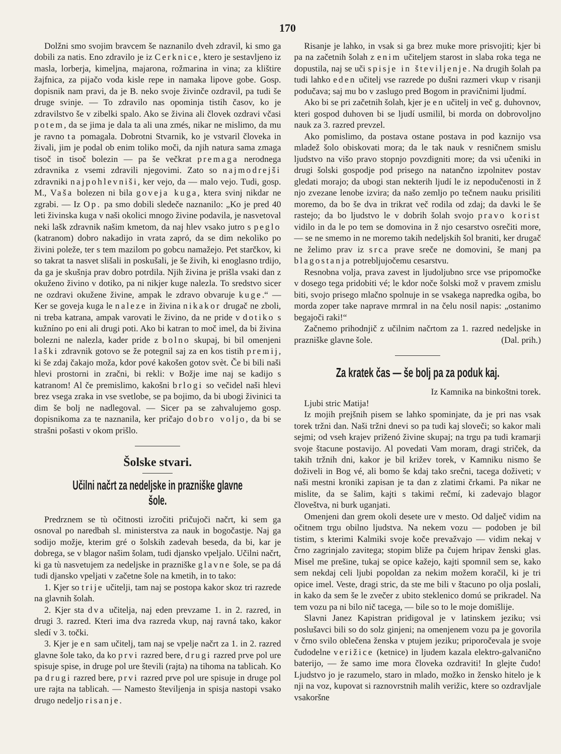170
Dolžni smo svojim bravcem še naznanilo dveh zdravil, ki smo ga dobili za natis. Eno zdravilo je iz Cerknice, ktero je sestavljeno iz masla, lorberja, kimeljna, majarona, rožmarina in vina; za klištire žajfnica, za pijačo voda kisle repe in namaka lipove gobe. Gosp. dopisnik nam pravi, da je B. neko svoje živinče ozdravil, pa tudi še druge svinje. — To zdravilo nas opominja tistih časov, ko je zdravilstvo še v zibelki spalo. Ako se živina ali človek ozdravi včasi potem, da se jima je dala ta ali una zmés, nikar ne mislimo, da mu je ravno ta pomagala. Dobrotni Stvarnik, ko je vstvaril človeka in živali, jim je podal ob enim toliko moči, da njih natura sama zmaga tisoč in tisoč bolezin — pa še večkrat premaga nerodnega zdravnika z vsemi zdravili njegovimi. Zato so najmodrejši zdravniki najpohlevniši, ker vejo, da — malo vejo. Tudi, gosp. M., Vaša bolezen ni bila goveja kuga, ktera svinj nikdar ne zgrabi. — Iz Op. pa smo dobili sledeče naznanilo: „Ko je pred 40 leti živinska kuga v naši okolici mnogo živine podavila, je nasvetoval neki lašk zdravnik našim kmetom, da naj hlev vsako jutro s peglo (katranom) dobro nakadijo in vrata zapró, da se dim nekoliko po živini poleže, ter s tem mazilom po gobcu namažejo. Pet starčkov, ki so takrat ta nasvet slišali in poskušali, je še živih, ki enoglasno trdijo, da ga je skušnja prav dobro potrdila. Njih živina je prišla vsaki dan z okuženo živino v dotiko, pa ni nikjer kuge nalezla. To sredstvo sicer ne ozdravi okužene živine, ampak le zdravo obvaruje kuge.“ — Ker se goveja kuga le naleze in živina nikakor drugač ne zboli, ni treba katrana, ampak varovati le živino, da ne pride v dotiko s kužníno po eni ali drugi poti. Ako bi katran to moč imel, da bi živina bolezni ne nalezla, kader pride z bolno skupaj, bi bil omenjeni laški zdravnik gotovo se že potegnil saj za en kos tistih premij, ki še zdaj čakajo moža, kdor pové kakošen gotov svèt. Če bi bili naši hlevi prostorni in zračni, bi rekli: v Božje ime naj se kadijo s katranom! Al če premislimo, kakošni brlogi so večidel naši hlevi brez vsega zraka in vse svetlobe, se pa bojimo, da bi ubogi živinici ta dim še bolj ne nadlegoval. — Sicer pa se zahvalujemo gosp. dopisnikoma za te naznanila, ker pričajo dobro voljo, da bi se strašni pošasti v okom prišlo.
Šolske stvari.
Učilni načrt za nedeljske in prazniške glavne šole.
Predrznem se tù očitnosti izročiti pričujoči načrt, ki sem ga osnoval po naredbah sl. ministerstva za nauk in bogočastje. Naj ga sodijo možje, kterim gré o šolskih zadevah beseda, da bi, kar je dobrega, se v blagor našim šolam, tudi djansko vpeljalo. Učilni načrt, ki ga tù nasvetujem za nedeljske in prazniške glavne šole, se pa dá tudi djansko vpeljati v začetne šole na kmetih, in to tako:
1. Kjer so trije učitelji, tam naj se postopa kakor skoz tri razrede na glavnih šolah.
2. Kjer sta dva učitelja, naj eden prevzame 1. in 2. razred, in drugi 3. razred. Kteri ima dva razreda vkup, naj ravná tako, kakor sledí v 3. točki.
3. Kjer je en sam učitelj, tam naj se vpelje načrt za 1. in 2. razred glavne šole tako, da ko prvi razred bere, drugi razred prve pol ure spisuje spise, in druge pol ure števili (rajta) na tihoma na tablicah. Ko pa drugi razred bere, prvi razred prve pol ure spisuje in druge pol ure rajta na tablicah. — Namesto številjenja in spisja nastopi vsako drugo nedeljo risanje.
Risanje je lahko, in vsak si ga brez muke more prisvojiti; kjer bi pa na začetnih šolah z enim učiteljem starost in slaba roka tega ne dopustila, naj se uči spisje in številjenje. Na drugih šolah pa tudi lahko eden učitelj vse razrede po dušni razmeri vkup v risanji podučava; saj mu bo v zaslugo pred Bogom in pravičnimi ljudmí.
Ako bi se pri začetnih šolah, kjer je en učitelj in več g. duhovnov, kteri gospod duhoven bi se ljudí usmilil, bi morda on dobrovoljno nauk za 3. razred prevzel.
Ako pomislimo, da postava ostane postava in pod kaznijo vsa mladež šolo obiskovati mora; da le tak nauk v resničnem smislu ljudstvo na višo pravo stopnjo povzdigniti more; da vsi učeniki in drugi šolski gospodje pod prisego na natančno izpolnitev postav gledati morajo; da ubogi stan nekterih ljudí le iz nepodučenosti in ž njo zvezane lenobe izvira; da našo zemljo po tečnem nauku prisiliti moremo, da bo še dva in trikrat več rodila od zdaj; da davki le še rastejo; da bo ljudstvo le v dobrih šolah svojo pravo korist vidilo in da le po tem se domovina in ž njo cesarstvo osrečiti more, — se ne smemo in ne moremo takih nedeljskih šol braniti, ker drugač ne želimo prav iz srca prave sreče ne domovini, še manj pa blagostanja potrebljujočemu cesarstvu.
Resnobna volja, prava zavest in ljudoljubno srce vse pripomočke v dosego tega pridobiti vé; le kdor noče šolski mož v pravem zmislu biti, svojo prisego mlačno spolnuje in se vsakega napredka ogiba, bo morda zoper take naprave mrmral in na čelu nosil napis: „ostanimo begajoči raki!“
Začnemo prihodnjič z učilnim načrtom za 1. razred nedeljske in prazniške glavne šole. (Dal. prih.)
Za kratek čas — še bolj pa za poduk kaj.
Iz Kamnika na binkoštni torek.
Ljubi stric Matija!
Iz mojih prejšnih pisem se lahko spominjate, da je pri nas vsak torek tržni dan. Naši tržni dnevi so pa tudi kaj sloveči; so kakor mali sejmi; od vseh krajev priženó živine skupaj; na trgu pa tudi kramarji svoje štacune postavijo. Al povedati Vam moram, dragi striček, da takih tržnih dni, kakor je bil križev torek, v Kamniku nismo še doživeli in Bog vé, ali bomo še kdaj tako srečni, tacega doživeti; v naši mestni kroniki zapisan je ta dan z zlatimi črkami. Pa nikar ne mislite, da se šalim, kajti s takimi rečmí, ki zadevajo blagor človeštva, ni burk uganjati.
Omenjeni dan grem okoli desete ure v mesto. Od dalječ vidim na očitnem trgu obilno ljudstva. Na nekem vozu — podoben je bil tistim, s kterimi Kalmiki svoje koče prevažvajo — vidim nekaj v črno zagrinjalo zavitega; stopim bliže pa čujem hripav ženski glas. Misel me prešine, tukaj se opice kažejo, kajti spomnil sem se, kako sem nekdaj celi ljubi popoldan za nekim možem koračil, ki je tri opice imel. Veste, dragi stric, da ste me bili v štacuno po olja poslali, in kako da sem še le zvečer z ubito steklenico domú se prikradel. Na tem vozu pa ni bilo nič tacega, — bile so to le moje domišlije.
Slavni Janez Kapistran pridigoval je v latinskem jeziku; vsi poslušavci bili so do solz ginjeni; na omenjenem vozu pa je govorila v črno svilo oblečena ženska v ptujem jeziku; priporočevala je svoje čudodelne verižice (ketnice) in ljudem kazala elektro-galvanično baterijo, — že samo ime mora človeka ozdraviti! In glejte čudo! Ljudstvo jo je razumelo, staro in mlado, možko in žensko hitelo je k nji na voz, kupovat si raznovrstnih malih verižic, ktere so ozdravljale vsakoršne